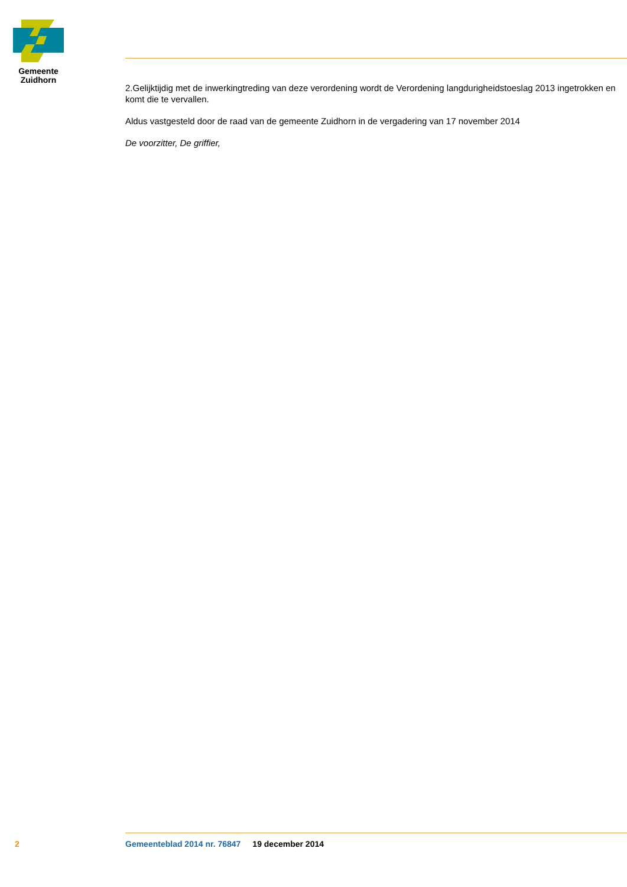Gemeente
Zuidhorn
2.Gelijktijdig met de inwerkingtreding van deze verordening wordt de Verordening langdurigheidstoeslag 2013 ingetrokken en komt die te vervallen.
Aldus vastgesteld door de raad van de gemeente Zuidhorn in de vergadering van 17 november 2014
De voorzitter, De griffier,
2 Gemeenteblad 2014 nr. 76847 19 december 2014